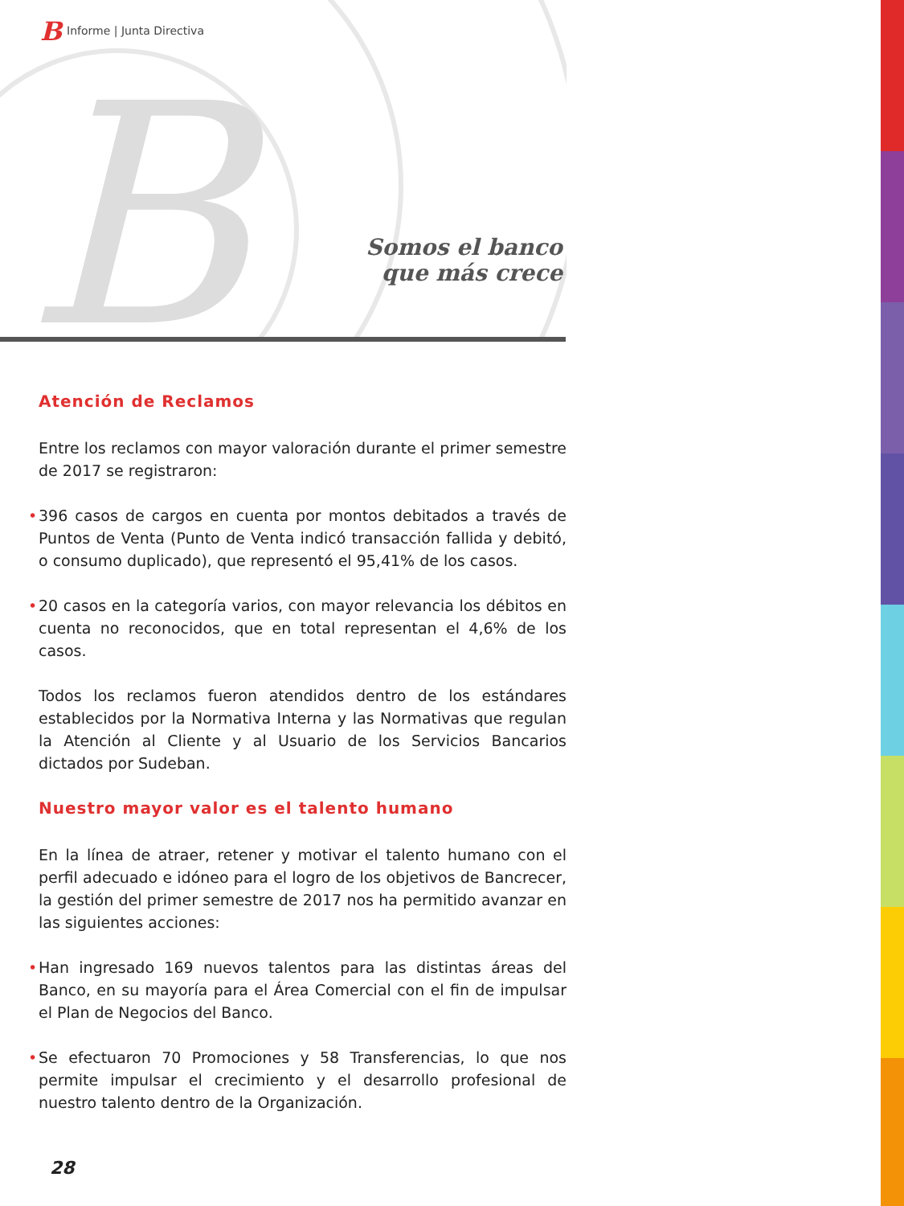B
B Informe | Junta Directiva
Somos el banco
que más crece
Atención de Reclamos
Entre los reclamos con mayor valoración durante el primer semestre de 2017 se registraron:
• 396 casos de cargos en cuenta por montos debitados a través de Puntos de Venta (Punto de Venta indicó transacción fallida y debitó, o consumo duplicado), que representó el 95,41% de los casos.
• 20 casos en la categoría varios, con mayor relevancia los débitos en cuenta no reconocidos, que en total representan el 4,6% de los casos.
Todos los reclamos fueron atendidos dentro de los estándares establecidos por la Normativa Interna y las Normativas que regulan la Atención al Cliente y al Usuario de los Servicios Bancarios dictados por Sudeban.
Nuestro mayor valor es el talento humano
En la línea de atraer, retener y motivar el talento humano con el perfil adecuado e idóneo para el logro de los objetivos de Bancrecer, la gestión del primer semestre de 2017 nos ha permitido avanzar en las siguientes acciones:
• Han ingresado 169 nuevos talentos para las distintas áreas del Banco, en su mayoría para el Área Comercial con el fin de impulsar el Plan de Negocios del Banco.
• Se efectuaron 70 Promociones y 58 Transferencias, lo que nos permite impulsar el crecimiento y el desarrollo profesional de nuestro talento dentro de la Organización.
28